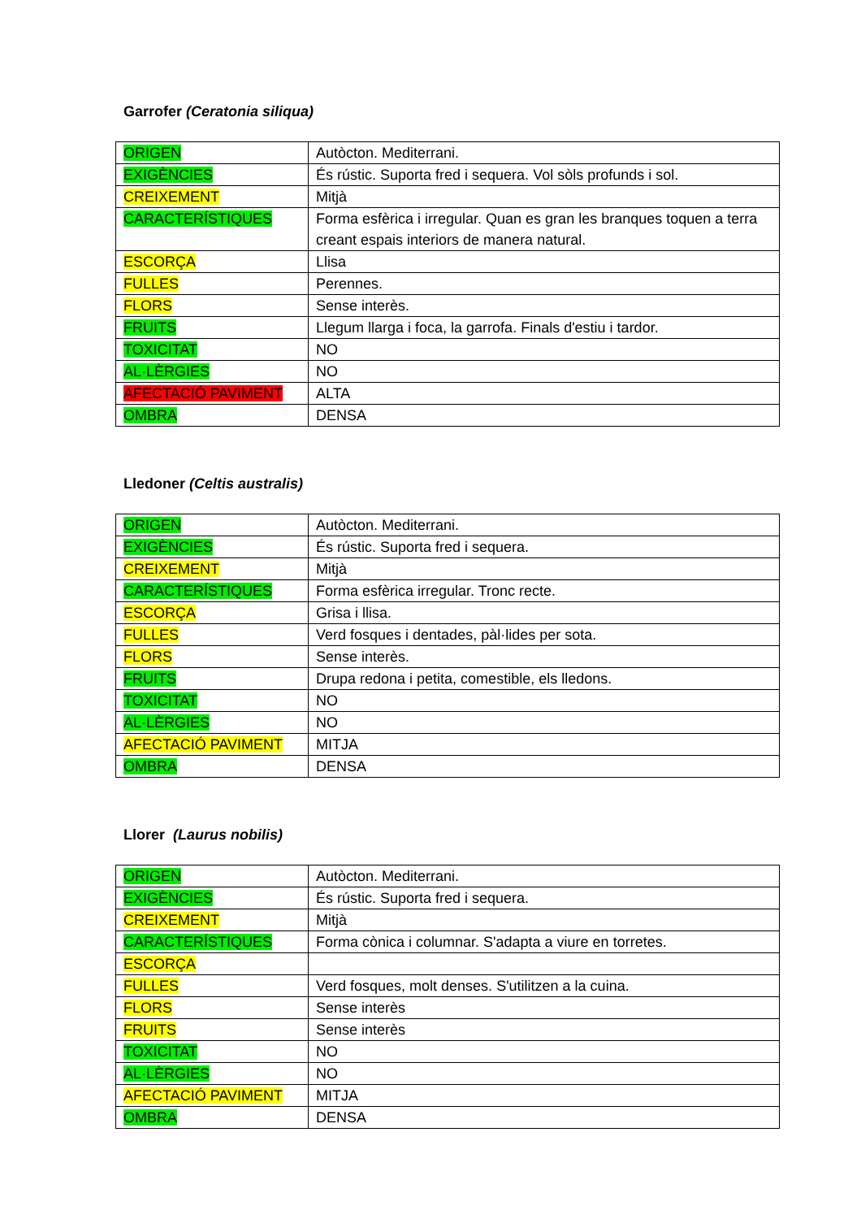Garrofer (Ceratonia siliqua)
| ORIGEN | Autòcton. Mediterrani. |
| EXIGÈNCIES | És rústic. Suporta fred i sequera. Vol sòls profunds i sol. |
| CREIXEMENT | Mitjà |
| CARACTERÍSTIQUES | Forma esfèrica i irregular. Quan es gran les branques toquen a terra creant espais interiors de manera natural. |
| ESCORÇA | Llisa |
| FULLES | Perennes. |
| FLORS | Sense interès. |
| FRUITS | Llegum llarga i foca, la garrofa. Finals d'estiu i tardor. |
| TOXICITAT | NO |
| AL·LÈRGIES | NO |
| AFECTACIÓ PAVIMENT | ALTA |
| OMBRA | DENSA |
Lledoner (Celtis australis)
| ORIGEN | Autòcton. Mediterrani. |
| EXIGÈNCIES | És rústic. Suporta fred i sequera. |
| CREIXEMENT | Mitjà |
| CARACTERÍSTIQUES | Forma esfèrica irregular. Tronc recte. |
| ESCORÇA | Grisa i llisa. |
| FULLES | Verd fosques i dentades, pàl·lides per sota. |
| FLORS | Sense interès. |
| FRUITS | Drupa redona i petita, comestible, els lledons. |
| TOXICITAT | NO |
| AL·LÈRGIES | NO |
| AFECTACIÓ PAVIMENT | MITJA |
| OMBRA | DENSA |
Llorer (Laurus nobilis)
| ORIGEN | Autòcton. Mediterrani. |
| EXIGÈNCIES | És rústic. Suporta fred i sequera. |
| CREIXEMENT | Mitjà |
| CARACTERÍSTIQUES | Forma cònica i columnar. S'adapta a viure en torretes. |
| ESCORÇA | |
| FULLES | Verd fosques, molt denses. S'utilitzen a la cuina. |
| FLORS | Sense interès |
| FRUITS | Sense interès |
| TOXICITAT | NO |
| AL·LÈRGIES | NO |
| AFECTACIÓ PAVIMENT | MITJA |
| OMBRA | DENSA |